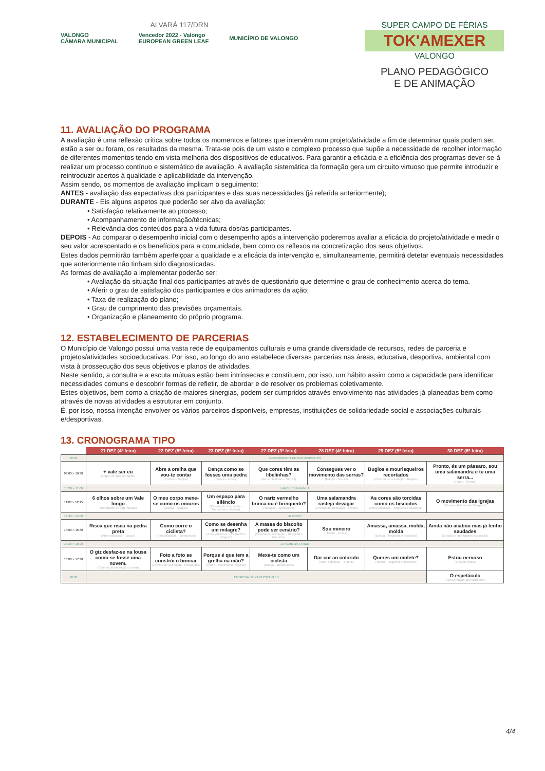ALVARÁ 117/DRN
VALONGO
CÂMARA MUNICIPAL Vencedor 2022 - Valongo
EUROPEAN GREEN LEAF MUNICÍPIO DE VALONGO
SUPER CAMPO DE FÉRIAS
TOK'AMEXER
VALONGO
PLANO PEDAGÓGICO
E DE ANIMAÇÃO
11. AVALIAÇÃO DO PROGRAMA
A avaliação é uma reflexão crítica sobre todos os momentos e fatores que intervêm num projeto/atividade a fim de determinar quais podem ser, estão a ser ou foram, os resultados da mesma. Trata-se pois de um vasto e complexo processo que supõe a necessidade de recolher informação de diferentes momentos tendo em vista melhoria dos dispositivos de educativos. Para garantir a eficácia e a eficiência dos programas dever-se-á realizar um processo contínuo e sistemático de avaliação. A avaliação sistemática da formação gera um circuito virtuoso que permite introduzir e reintroduzir acertos à qualidade e aplicabilidade da intervenção.
Assim sendo, os momentos de avaliação implicam o seguimento:
ANTES - avaliação das expectativas dos participantes e das suas necessidades (já referida anteriormente);
DURANTE - Eis alguns aspetos que poderão ser alvo da avaliação:
• Satisfação relativamente ao processo;
• Acompanhamento de informação/técnicas;
• Relevância dos conteúdos para a vida futura dos/as participantes.
DEPOIS - Ao comparar o desempenho inicial com o desempenho após a intervenção poderemos avaliar a eficácia do projeto/atividade e medir o seu valor acrescentado e os benefícios para a comunidade, bem como os reflexos na concretização dos seus objetivos.
Estes dados permitirão também aperfeiçoar a qualidade e a eficácia da intervenção e, simultaneamente, permitirá detetar eventuais necessidades que anteriormente não tinham sido diagnosticadas.
As formas de avaliação a implementar poderão ser:
• Avaliação da situação final dos participantes através de questionário que determine o grau de conhecimento acerca do tema.
• Aferir o grau de satisfação dos participantes e dos animadores da ação;
• Taxa de realização do plano;
• Grau de cumprimento das previsões orçamentais.
• Organização e planeamento do próprio programa.
12. ESTABELECIMENTO DE PARCERIAS
O Município de Valongo possui uma vasta rede de equipamentos culturais e uma grande diversidade de recursos, redes de parceria e projetos/atividades socioeducativas. Por isso, ao longo do ano estabelece diversas parcerias nas áreas, educativa, desportiva, ambiental com vista à prossecução dos seus objetivos e planos de atividades.
Neste sentido, a consulta e a escuta mútuas estão bem intrínsecas e constituem, por isso, um hábito assim como a capacidade para identificar necessidades comuns e descobrir formas de refletir, de abordar e de resolver os problemas coletivamente.
Estes objetivos, bem como a criação de maiores sinergias, podem ser cumpridos através envolvimento nas atividades já planeadas bem como através de novas atividades a estruturar em conjunto.
É, por isso, nossa intenção envolver os vários parceiros disponíveis, empresas, instituições de solidariedade social e associações culturais e/desportivas.
13. CRONOGRAMA TIPO
| | 21 DEZ (4ª feira) | 22 DEZ (5ª feira) | 23 DEZ (6ª feira) | 27 DEZ (3ª feira) | 28 DEZ (4ª feira) | 29 DEZ (5ª feira) | 30 DEZ (6ª feira) |
| --- | --- | --- | --- | --- | --- | --- | --- |
| 08:30 | ACOLHIMENTO DE PARTICIPANTES | | | | | | |
| 09:00 > 10:30 | + vale ser eu (Jogos de apresentação) | Abre a orelha que vou-te contar (Contos – Bugios) | Dança como se fosses uma pedra (Dança – Lousa) | Que cores têm as libelinhas? (Artes plásticas – Serras) | Consegues ver o movimento das serras? (Dança - Serras) | Bugios e mourisqueiros recortados (Cinema de animação - Bugios) | Pronto, és um pássaro, sou uma salamandra e tu uma serra... (Teatro - Serras) |
| 10:30 > 11:00 | LANCHE DA MANHÃ | | | | | | |
| 11:00 > 12:15 | 6 olhos sobre um Vale longo (Introdução às logomarcas) | O meu corpo mexe-se como os mouros (Dança – Bugios) | Um espaço para silêncio (Cinema de animação - Património religioso) | O nariz vermelho brinca ou é brinquedo? (Palhaços – Brinquedos) | Uma salamandra rasteja devagar (Cinema de animação - Serras) | As cores são torcidas como os biscoitos (Artes plásticas – Regueifa e biscoitos) | O movimento das igrejas (Dança – Património Religioso) |
| 12:30 > 14:00 | ALMOÇO | | | | | | |
| 14:00 > 15:30 | Risca que risca na pedra preta (Artes plásticas – Lousa) | Como corre o ciclista? (Artes plásticas – Brinquedos) | Como se desenha um milagre? (Artes plásticas – Património religioso) | A massa do biscoito pode ser cenário? (Cinema de animação - Regueifa e biscoitos) | Sou mineiro (Teatro - Lousa) | Amassa, amassa, molda, molda (Dança – Regueifa e biscoitos) | Ainda não acabou mas já tenho saudades (Ensaios e montagens exposição) |
| 15:30 > 16:00 | LANCHE DA TARDE | | | | | | |
| 16:00 > 17:30 | O giz desfaz-se na lousa como se fosse uma nuvem. (Cinema de animação- Lousa) | Foto a foto se constrói o brincar (Cinema de animação- Brinquedos) | Porque é que tem a grelha na mão? (Teatro - Património religioso) | Mexe-te como um ciclista (Dança – Brinquedos) | Dar cor ao colorido (Artes plásticas – Bugios) | Queres um molete? (Teatro - Regueifa e biscoitos) | Estou nervoso (Ensaios finais) |
| 18:00 | ENTREGA DE PARTICIPANTES | | | | | | O espetáculo (Apresentação aos familiares) |
4/4